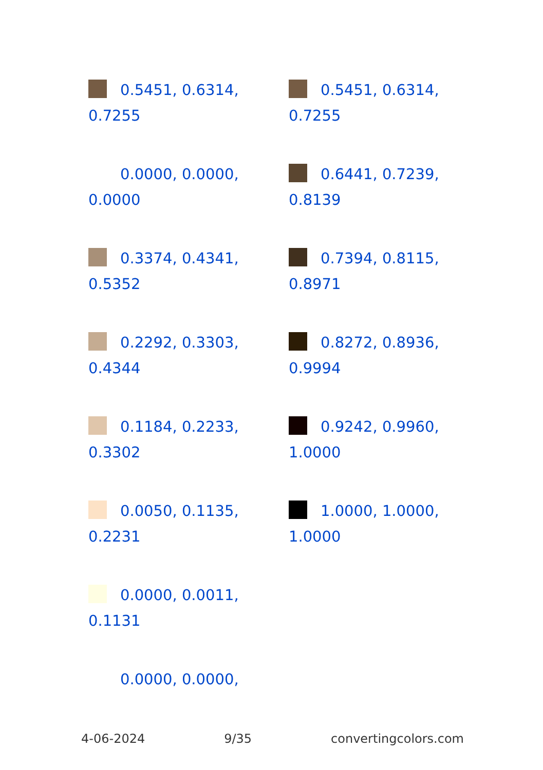0.5451, 0.6314,
0.7255
0.5451, 0.6314,
0.7255
0.0000, 0.0000,
0.0000
0.6441, 0.7239,
0.8139
0.3374, 0.4341,
0.5352
0.7394, 0.8115,
0.8971
0.2292, 0.3303,
0.4344
0.8272, 0.8936,
0.9994
0.1184, 0.2233,
0.3302
0.9242, 0.9960,
1.0000
0.0050, 0.1135,
0.2231
1.0000, 1.0000,
1.0000
0.0000, 0.0011,
0.1131
0.0000, 0.0000,
4-06-2024 9/35 convertingcolors.com